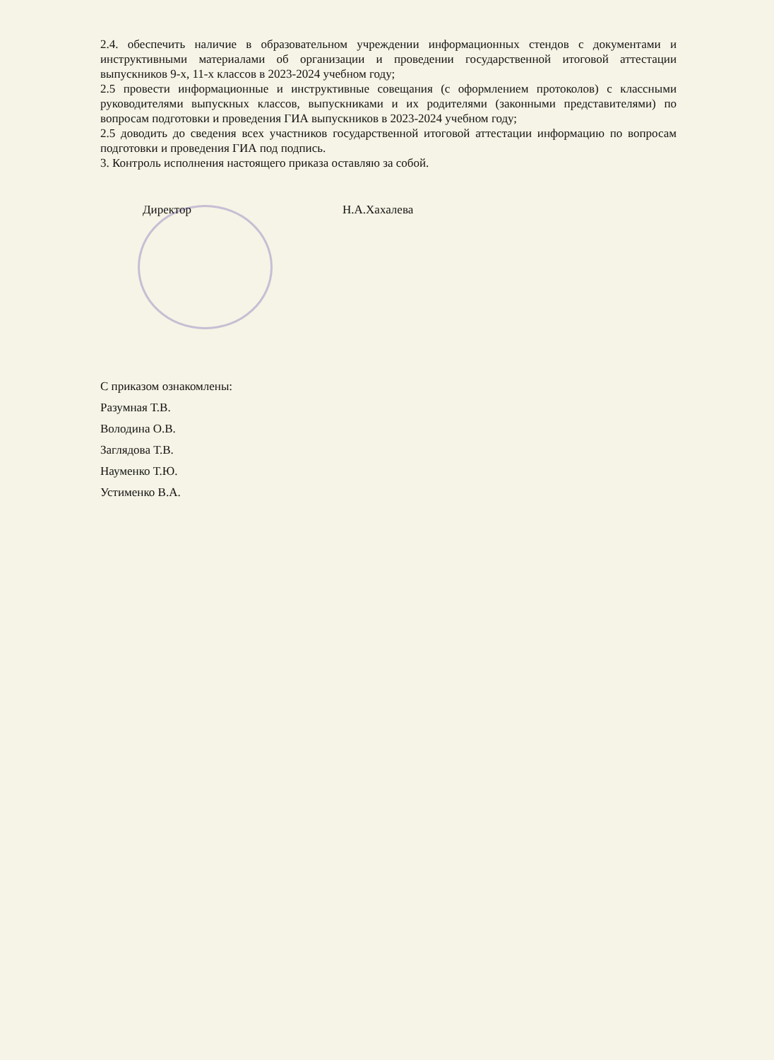2.4. обеспечить наличие в образовательном учреждении информационных стендов с документами и инструктивными материалами об организации и проведении государственной итоговой аттестации выпускников 9-х, 11-х классов в 2023-2024 учебном году;
2.5 провести информационные и инструктивные совещания (с оформлением протоколов) с классными руководителями выпускных классов, выпускниками и их родителями (законными представителями) по вопросам подготовки и проведения ГИА выпускников в 2023-2024 учебном году;
2.5 доводить до сведения всех участников государственной итоговой аттестации информацию по вопросам подготовки и проведения ГИА под подпись.
3. Контроль исполнения настоящего приказа оставляю за собой.
Директор Н.А.Хахалева
С приказом ознакомлены:
Разумная Т.В.
Володина О.В.
Заглядова Т.В.
Науменко Т.Ю.
Устименко В.А.